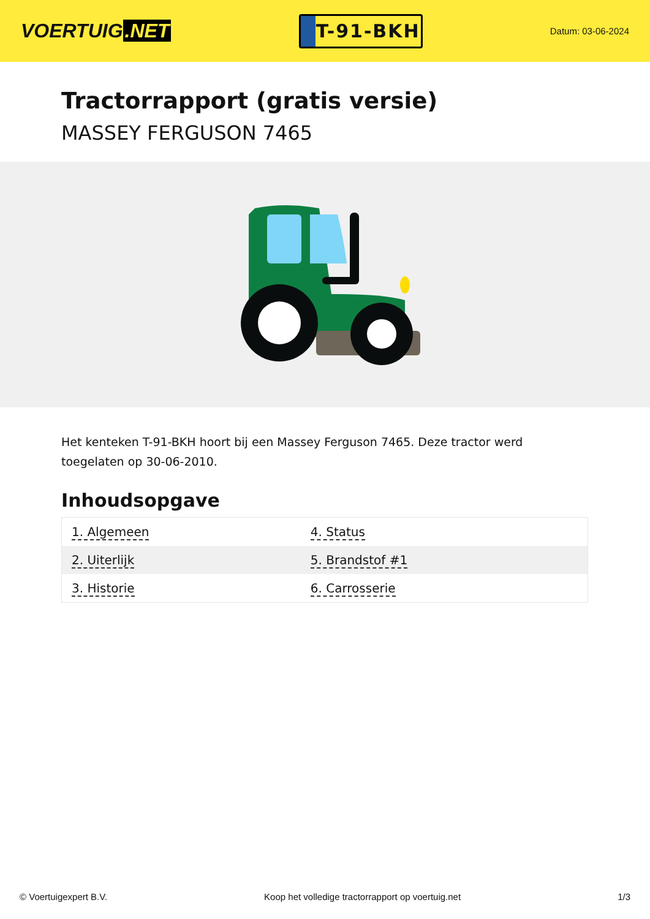VOERTUIG.NET
T-91-BKH
Datum: 03-06-2024
Tractorrapport (gratis versie)
MASSEY FERGUSON 7465
Het kenteken T-91-BKH hoort bij een Massey Ferguson 7465. Deze tractor werd toegelaten op 30-06-2010.
Inhoudsopgave
| 1. Algemeen | 4. Status |
| 2. Uiterlijk | 5. Brandstof #1 |
| 3. Historie | 6. Carrosserie |
© Voertuigexpert B.V. Koop het volledige tractorrapport op voertuig.net 1/3